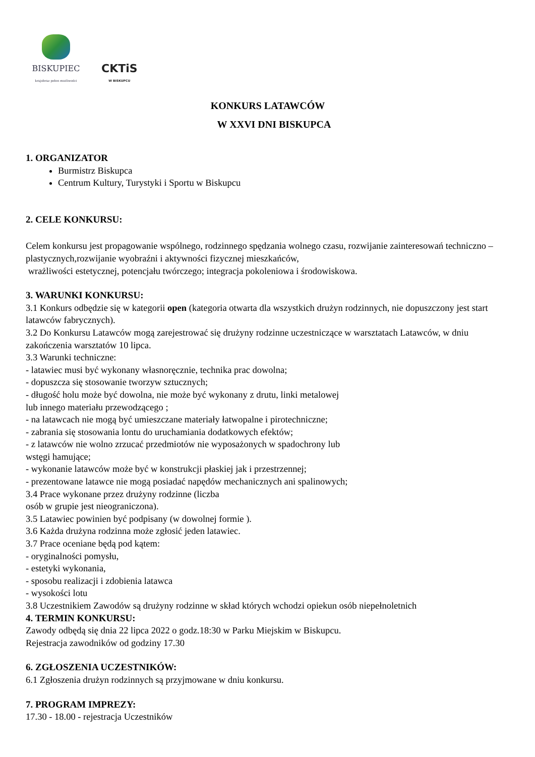BISKUPIEC
krajobraz pełen możliwości
CKTiS
W BISKUPCU
KONKURS LATAWCÓW
W XXVI DNI BISKUPCA
1. ORGANIZATOR
Burmistrz Biskupca
Centrum Kultury, Turystyki i Sportu w Biskupcu
2. CELE KONKURSU:
Celem konkursu jest propagowanie wspólnego, rodzinnego spędzania wolnego czasu, rozwijanie zainteresowań techniczno – plastycznych,rozwijanie wyobraźni i aktywności fizycznej mieszkańców,
wrażliwości estetycznej, potencjału twórczego; integracja pokoleniowa i środowiskowa.
3. WARUNKI KONKURSU:
3.1 Konkurs odbędzie się w kategorii open (kategoria otwarta dla wszystkich drużyn rodzinnych, nie dopuszczony jest start latawców fabrycznych).
3.2 Do Konkursu Latawców mogą zarejestrować się drużyny rodzinne uczestniczące w warsztatach Latawców, w dniu zakończenia warsztatów 10 lipca.
3.3 Warunki techniczne:
- latawiec musi być wykonany własnoręcznie, technika prac dowolna;
- dopuszcza się stosowanie tworzyw sztucznych;
- długość holu może być dowolna, nie może być wykonany z drutu, linki metalowej
lub innego materiału przewodzącego ;
- na latawcach nie mogą być umieszczane materiały łatwopalne i pirotechniczne;
- zabrania się stosowania lontu do uruchamiania dodatkowych efektów;
- z latawców nie wolno zrzucać przedmiotów nie wyposażonych w spadochrony lub
wstęgi hamujące;
- wykonanie latawców może być w konstrukcji płaskiej jak i przestrzennej;
- prezentowane latawce nie mogą posiadać napędów mechanicznych ani spalinowych;
3.4 Prace wykonane przez drużyny rodzinne (liczba
osób w grupie jest nieograniczona).
3.5 Latawiec powinien być podpisany (w dowolnej formie ).
3.6 Każda drużyna rodzinna może zgłosić jeden latawiec.
3.7 Prace oceniane będą pod kątem:
- oryginalności pomysłu,
- estetyki wykonania,
- sposobu realizacji i zdobienia latawca
- wysokości lotu
3.8 Uczestnikiem Zawodów są drużyny rodzinne w skład których wchodzi opiekun osób niepełnoletnich
4. TERMIN KONKURSU:
Zawody odbędą się dnia 22 lipca 2022 o godz.18:30 w Parku Miejskim w Biskupcu.
Rejestracja zawodników od godziny 17.30
6. ZGŁOSZENIA UCZESTNIKÓW:
6.1 Zgłoszenia drużyn rodzinnych są przyjmowane w dniu konkursu.
7. PROGRAM IMPREZY:
17.30 - 18.00 - rejestracja Uczestników